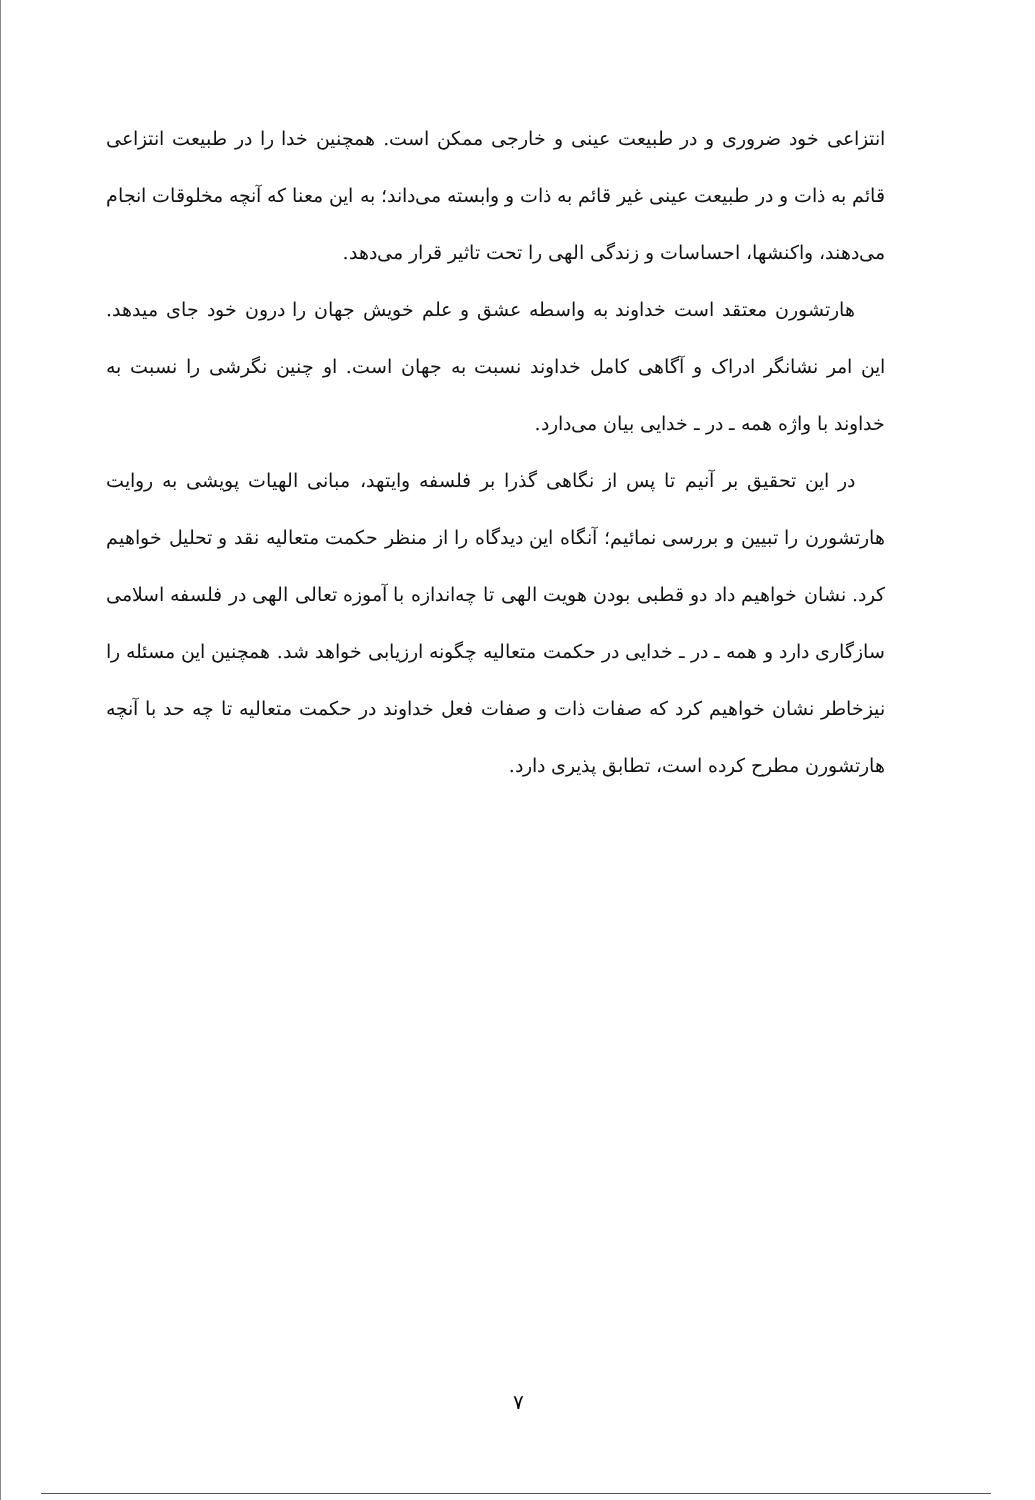انتزاعی خود ضروری و در طبیعت عینی و خارجی ممکن است. همچنین خدا را در طبیعت انتزاعی قائم به ذات و در طبیعت عینی غیر قائم به ذات و وابسته می‌داند؛ به این معنا که آنچه مخلوقات انجام می‌دهند، واکنشها، احساسات و زندگی الهی را تحت تاثیر قرار می‌دهد.
هارتشورن معتقد است خداوند به واسطه عشق و علم خویش جهان را درون خود جای میدهد. این امر نشانگر ادراک و آگاهی کامل خداوند نسبت به جهان است. او چنین نگرشی را نسبت به خداوند با واژه همه ـ در ـ خدایی بیان می‌دارد.
در این تحقیق بر آنیم تا پس از نگاهی گذرا بر فلسفه وایتهد، مبانی الهیات پویشی به روایت هارتشورن را تبیین و بررسی نمائیم؛ آنگاه این دیدگاه را از منظر حکمت متعالیه نقد و تحلیل خواهیم کرد. نشان خواهیم داد دو قطبی بودن هویت الهی تا چه‌اندازه با آموزه تعالی الهی در فلسفه اسلامی سازگاری دارد و همه ـ در ـ خدایی در حکمت متعالیه چگونه ارزیابی خواهد شد. همچنین این مسئله را نیزخاطر نشان خواهیم کرد که صفات ذات و صفات فعل خداوند در حکمت متعالیه تا چه حد با آنچه هارتشورن مطرح کرده است، تطابق پذیری دارد.
۷